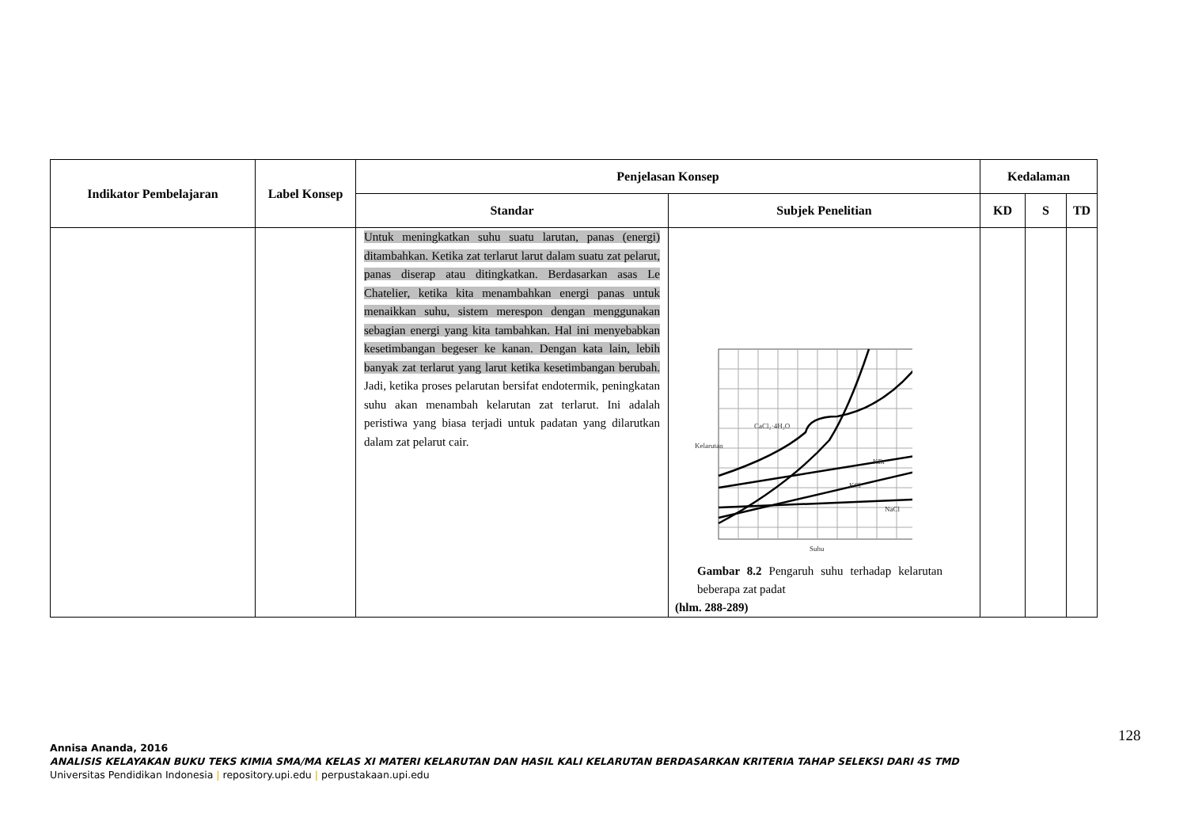| Indikator Pembelajaran | Label Konsep | Penjelasan Konsep | | Kedalaman | | |
| --- | --- | --- | --- | --- | --- | --- |
| | | Standar | Subjek Penelitian | KD | S | TD |
| | | Untuk meningkatkan suhu suatu larutan, panas (energi) ditambahkan. Ketika zat terlarut larut dalam suatu zat pelarut, panas diserap atau ditingkatkan. Berdasarkan asas Le Chatelier, ketika kita menambahkan energi panas untuk menaikkan suhu, sistem merespon dengan menggunakan sebagian energi yang kita tambahkan. Hal ini menyebabkan kesetimbangan begeser ke kanan. Dengan kata lain, lebih banyak zat terlarut yang larut ketika kesetimbangan berubah. Jadi, ketika proses pelarutan bersifat endotermik, peningkatan suhu akan menambah kelarutan zat terlarut. Ini adalah peristiwa yang biasa terjadi untuk padatan yang dilarutkan dalam zat pelarut cair. | CaCl₂·4H₂O KBr NaCl KCl Suhu Kelarutan Gambar 8.2 Pengaruh suhu terhadap kelarutan beberapa zat padat (hlm. 288-289) | | | |
128
Annisa Ananda, 2016
ANALISIS KELAYAKAN BUKU TEKS KIMIA SMA/MA KELAS XI MATERI KELARUTAN DAN HASIL KALI KELARUTAN BERDASARKAN KRITERIA TAHAP SELEKSI DARI 4S TMD
Universitas Pendidikan Indonesia | repository.upi.edu | perpustakaan.upi.edu